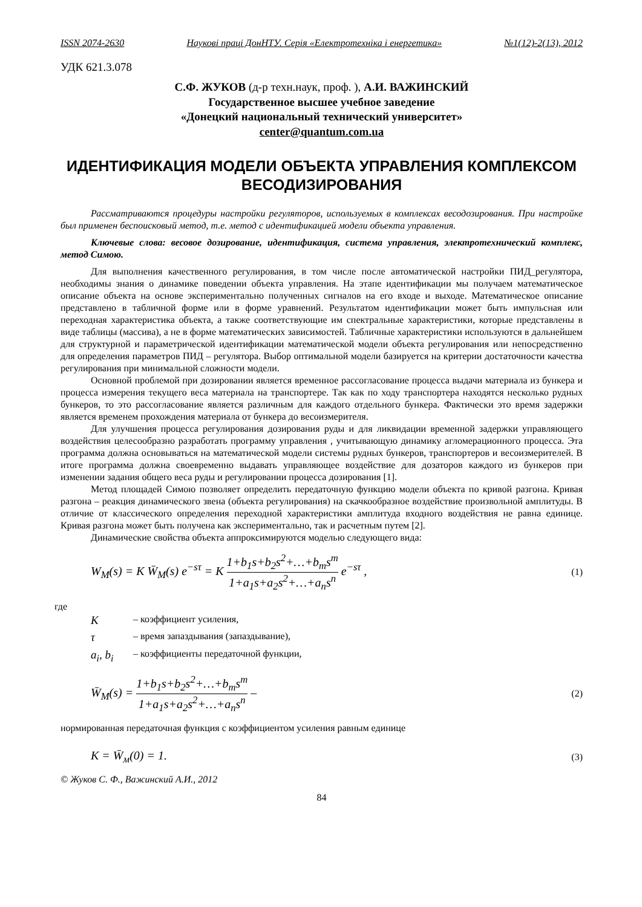ISSN 2074-2630 Наукові праці ДонНТУ. Серія «Електротехніка і енергетика» №1(12)-2(13), 2012
УДК 621.3.078
С.Ф. ЖУКОВ (д-р техн.наук, проф. ), А.И. ВАЖИНСКИЙ
Государственное высшее учебное заведение
«Донецкий национальный технический университет»
center@quantum.com.ua
ИДЕНТИФИКАЦИЯ МОДЕЛИ ОБЪЕКТА УПРАВЛЕНИЯ КОМПЛЕКСОМ ВЕСОДИЗИРОВАНИЯ
Рассматриваются процедуры настройки регуляторов, используемых в комплексах весодозирования. При настройке был применен беспоисковый метод, т.е. метод с идентификацией модели объекта управления.
Ключевые слова: весовое дозирование, идентификация, система управления, электротехнический комплекс, метод Симою.
Для выполнения качественного регулирования, в том числе после автоматической настройки ПИД_регулятора, необходимы знания о динамике поведении объекта управления. На этапе идентификации мы получаем математическое описание объекта на основе экспериментально полученных сигналов на его входе и выходе. Математическое описание представлено в табличной форме или в форме уравнений. Результатом идентификации может быть импульсная или переходная характеристика объекта, а также соответствующие им спектральные характеристики, которые представлены в виде таблицы (массива), а не в форме математических зависимостей. Табличные характеристики используются в дальнейшем для структурной и параметрической идентификации математической модели объекта регулирования или непосредственно для определения параметров ПИД – регулятора. Выбор оптимальной модели базируется на критерии достаточности качества регулирования при минимальной сложности модели.
Основной проблемой при дозировании является временное рассогласование процесса выдачи материала из бункера и процесса измерения текущего веса материала на транспортере. Так как по ходу транспортера находятся несколько рудных бункеров, то это рассогласование является различным для каждого отдельного бункера. Фактически это время задержки является временем прохождения материала от бункера до весоизмерителя.
Для улучшения процесса регулирования дозирования руды и для ликвидации временной задержки управляющего воздействия целесообразно разработать программу управления , учитывающую динамику агломерационного процесса. Эта программа должна основываться на математической модели системы рудных бункеров, транспортеров и весоизмерителей. В итоге программа должна своевременно выдавать управляющее воздействие для дозаторов каждого из бункеров при изменении задания общего веса руды и регулировании процесса дозирования [1].
Метод площадей Симою позволяет определить передаточную функцию модели объекта по кривой разгона. Кривая разгона – реакция динамического звена (объекта регулирования) на скачкообразное воздействие произвольной амплитуды. В отличие от классического определения переходной характеристики амплитуда входного воздействия не равна единице. Кривая разгона может быть получена как экспериментально, так и расчетным путем [2].
Динамические свойства объекта аппроксимируются моделью следующего вида:
W<sub>M</sub>(s) = K W̄<sub>M</sub>(s) e<sup>−sτ</sup> = K 1+b<sub>1</sub>s+b<sub>2</sub>s<sup>2</sup>+…+b<sub>m</sub>s<sup>m</sup> 1+a<sub>1</sub>s+a<sub>2</sub>s<sup>2</sup>+…+a<sub>n</sub>s<sup>n</sup> e<sup>−sτ</sup> , (1)
где
K – коэффициент усиления,
τ – время запаздывания (запаздывание),
a<sub>i</sub>, b<sub>i</sub> – коэффициенты передаточной функции,
W̄<sub>M</sub>(s) = 1+b<sub>1</sub>s+b<sub>2</sub>s<sup>2</sup>+…+b<sub>m</sub>s<sup>m</sup> 1+a<sub>1</sub>s+a<sub>2</sub>s<sup>2</sup>+…+a<sub>n</sub>s<sup>n</sup> – (2)
нормированная передаточная функция с коэффициентом усиления равным единице
K = W̄<sub>м</sub>(0) = 1. (3)
© Жуков С. Ф., Важинский А.И., 2012
84